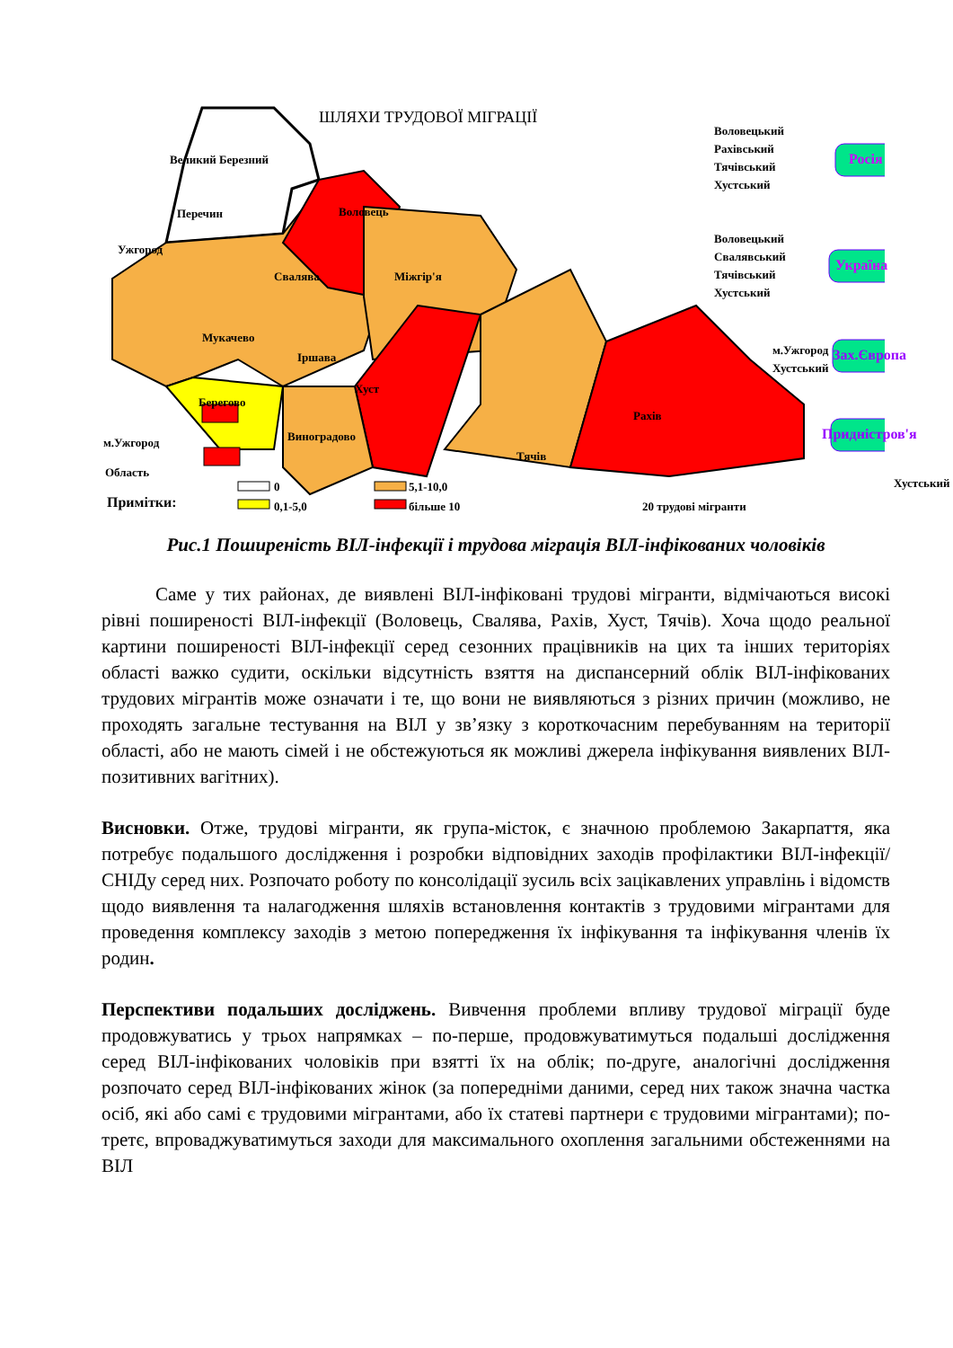ШЛЯХИ ТРУДОВОЇ МІГРАЦІЇ
Великий Березний
Перечин
Ужгород
Свалява
Воловець
Міжгір'я
Мукачево
Іршава
Берегово
Виноградово
Хуст
Рахів
Тячів
м.Ужгород
Область
Примітки:
0
0,1-5,0
5,1-10,0
більше 10 20 трудові мігранти
Воловецький
Рахівський
Тячівський
Хустський
Росія
Воловецький
Свалявський
Тячівський
Хустський
Україна
м.Ужгород
Хустський Зах.Європа
Придністров'я
Хустський
Рис.1 Поширеність ВІЛ-інфекції і трудова міграція ВІЛ-інфікованих чоловіків
Саме у тих районах, де виявлені ВІЛ-інфіковані трудові мігранти, відмічаються високі рівні поширеності ВІЛ-інфекції (Воловець, Свалява, Рахів, Хуст, Тячів). Хоча щодо реальної картини поширеності ВІЛ-інфекції серед сезонних працівників на цих та інших територіях області важко судити, оскільки відсутність взяття на диспансерний облік ВІЛ-інфікованих трудових мігрантів може означати і те, що вони не виявляються з різних причин (можливо, не проходять загальне тестування на ВІЛ у зв’язку з короткочасним перебуванням на території області, або не мають сімей і не обстежуються як можливі джерела інфікування виявлених ВІЛ-позитивних вагітних).
Висновки. Отже, трудові мігранти, як група-місток, є значною проблемою Закарпаття, яка потребує подальшого дослідження і розробки відповідних заходів профілактики ВІЛ-інфекції/СНІДу серед них. Розпочато роботу по консолідації зусиль всіх зацікавлених управлінь і відомств щодо виявлення та налагодження шляхів встановлення контактів з трудовими мігрантами для проведення комплексу заходів з метою попередження їх інфікування та інфікування членів їх родин.
Перспективи подальших досліджень. Вивчення проблеми впливу трудової міграції буде продовжуватись у трьох напрямках – по-перше, продовжуватимуться подальші дослідження серед ВІЛ-інфікованих чоловіків при взятті їх на облік; по-друге, аналогічні дослідження розпочато серед ВІЛ-інфікованих жінок (за попередніми даними, серед них також значна частка осіб, які або самі є трудовими мігрантами, або їх статеві партнери є трудовими мігрантами); по-третє, впроваджуватимуться заходи для максимального охоплення загальними обстеженнями на ВІЛ